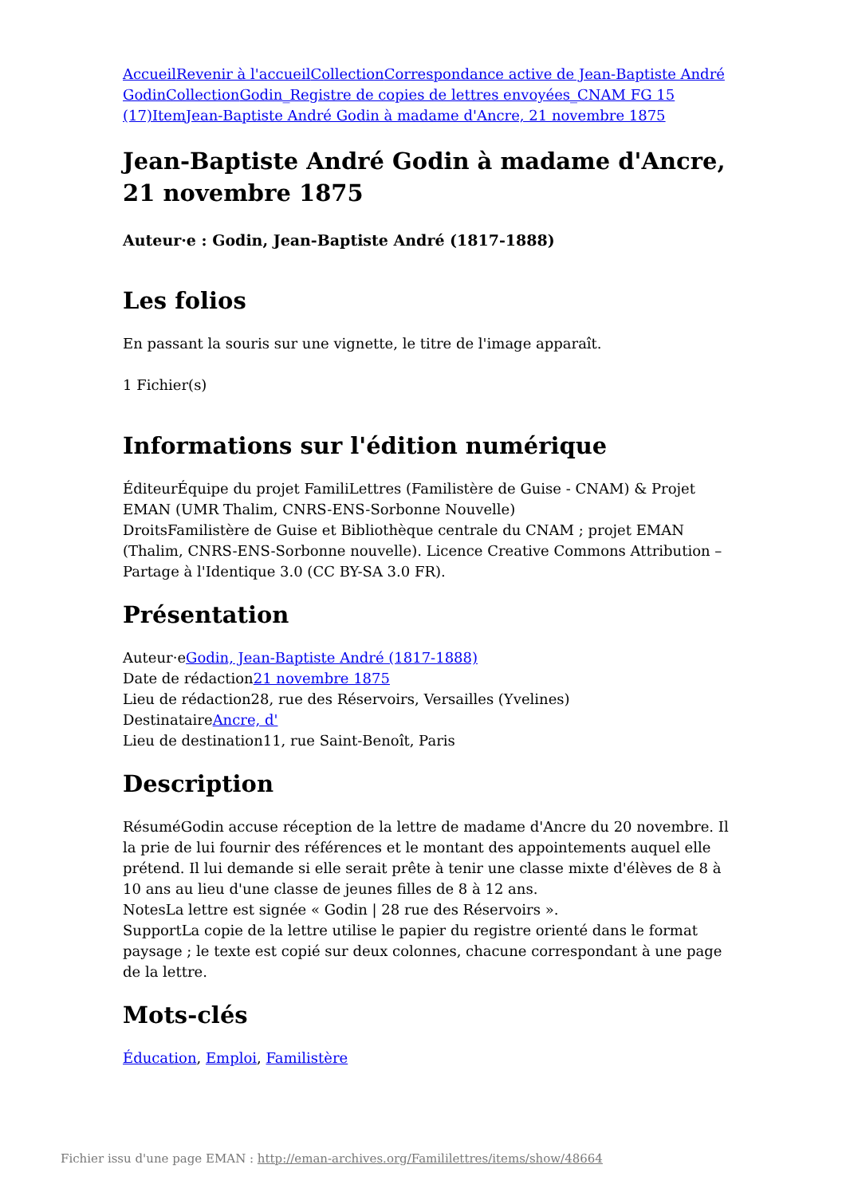Accueil Revenir à l'accueil Collection Correspondance active de Jean-Baptiste André Godin Collection Godin_Registre de copies de lettres envoyées_CNAM FG 15 (17) Item Jean-Baptiste André Godin à madame d'Ancre, 21 novembre 1875
Jean-Baptiste André Godin à madame d'Ancre, 21 novembre 1875
Auteur·e : Godin, Jean-Baptiste André (1817-1888)
Les folios
En passant la souris sur une vignette, le titre de l'image apparaît.
1 Fichier(s)
Informations sur l'édition numérique
ÉditeurÉquipe du projet FamiliLettres (Familistère de Guise - CNAM) & Projet EMAN (UMR Thalim, CNRS-ENS-Sorbonne Nouvelle)
DroitsFamilistère de Guise et Bibliothèque centrale du CNAM ; projet EMAN (Thalim, CNRS-ENS-Sorbonne nouvelle). Licence Creative Commons Attribution – Partage à l'Identique 3.0 (CC BY-SA 3.0 FR).
Présentation
Auteur·eGodin, Jean-Baptiste André (1817-1888)
Date de rédaction21 novembre 1875
Lieu de rédaction28, rue des Réservoirs, Versailles (Yvelines)
DestinataireAncre, d'
Lieu de destination11, rue Saint-Benoît, Paris
Description
RésuméGodin accuse réception de la lettre de madame d'Ancre du 20 novembre. Il la prie de lui fournir des références et le montant des appointements auquel elle prétend. Il lui demande si elle serait prête à tenir une classe mixte d'élèves de 8 à 10 ans au lieu d'une classe de jeunes filles de 8 à 12 ans.
NotesLa lettre est signée « Godin | 28 rue des Réservoirs ».
SupportLa copie de la lettre utilise le papier du registre orienté dans le format paysage ; le texte est copié sur deux colonnes, chacune correspondant à une page de la lettre.
Mots-clés
Éducation, Emploi, Familistère
Fichier issu d'une page EMAN : http://eman-archives.org/Famililettres/items/show/48664